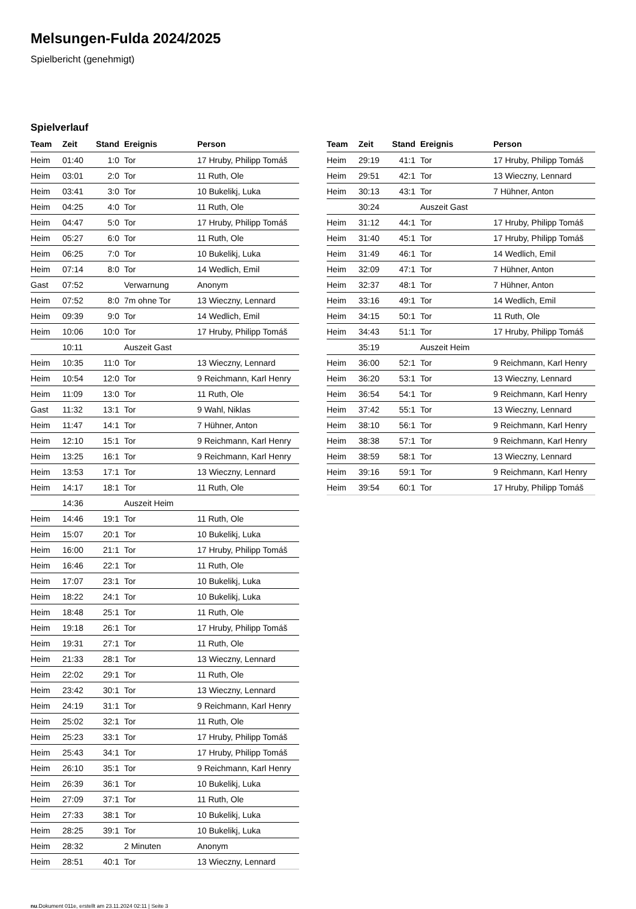Melsungen-Fulda 2024/2025
Spielbericht (genehmigt)
Spielverlauf
| Team | Zeit | Stand | Ereignis | Person |
| --- | --- | --- | --- | --- |
| Heim | 01:40 | 1:0 | Tor | 17 Hruby, Philipp Tomáš |
| Heim | 03:01 | 2:0 | Tor | 11 Ruth, Ole |
| Heim | 03:41 | 3:0 | Tor | 10 Bukelikj, Luka |
| Heim | 04:25 | 4:0 | Tor | 11 Ruth, Ole |
| Heim | 04:47 | 5:0 | Tor | 17 Hruby, Philipp Tomáš |
| Heim | 05:27 | 6:0 | Tor | 11 Ruth, Ole |
| Heim | 06:25 | 7:0 | Tor | 10 Bukelikj, Luka |
| Heim | 07:14 | 8:0 | Tor | 14 Wedlich, Emil |
| Gast | 07:52 | | Verwarnung | Anonym |
| Heim | 07:52 | 8:0 | 7m ohne Tor | 13 Wieczny, Lennard |
| Heim | 09:39 | 9:0 | Tor | 14 Wedlich, Emil |
| Heim | 10:06 | 10:0 | Tor | 17 Hruby, Philipp Tomáš |
| | 10:11 | | Auszeit Gast | |
| Heim | 10:35 | 11:0 | Tor | 13 Wieczny, Lennard |
| Heim | 10:54 | 12:0 | Tor | 9 Reichmann, Karl Henry |
| Heim | 11:09 | 13:0 | Tor | 11 Ruth, Ole |
| Gast | 11:32 | 13:1 | Tor | 9 Wahl, Niklas |
| Heim | 11:47 | 14:1 | Tor | 7 Hühner, Anton |
| Heim | 12:10 | 15:1 | Tor | 9 Reichmann, Karl Henry |
| Heim | 13:25 | 16:1 | Tor | 9 Reichmann, Karl Henry |
| Heim | 13:53 | 17:1 | Tor | 13 Wieczny, Lennard |
| Heim | 14:17 | 18:1 | Tor | 11 Ruth, Ole |
| | 14:36 | | Auszeit Heim | |
| Heim | 14:46 | 19:1 | Tor | 11 Ruth, Ole |
| Heim | 15:07 | 20:1 | Tor | 10 Bukelikj, Luka |
| Heim | 16:00 | 21:1 | Tor | 17 Hruby, Philipp Tomáš |
| Heim | 16:46 | 22:1 | Tor | 11 Ruth, Ole |
| Heim | 17:07 | 23:1 | Tor | 10 Bukelikj, Luka |
| Heim | 18:22 | 24:1 | Tor | 10 Bukelikj, Luka |
| Heim | 18:48 | 25:1 | Tor | 11 Ruth, Ole |
| Heim | 19:18 | 26:1 | Tor | 17 Hruby, Philipp Tomáš |
| Heim | 19:31 | 27:1 | Tor | 11 Ruth, Ole |
| Heim | 21:33 | 28:1 | Tor | 13 Wieczny, Lennard |
| Heim | 22:02 | 29:1 | Tor | 11 Ruth, Ole |
| Heim | 23:42 | 30:1 | Tor | 13 Wieczny, Lennard |
| Heim | 24:19 | 31:1 | Tor | 9 Reichmann, Karl Henry |
| Heim | 25:02 | 32:1 | Tor | 11 Ruth, Ole |
| Heim | 25:23 | 33:1 | Tor | 17 Hruby, Philipp Tomáš |
| Heim | 25:43 | 34:1 | Tor | 17 Hruby, Philipp Tomáš |
| Heim | 26:10 | 35:1 | Tor | 9 Reichmann, Karl Henry |
| Heim | 26:39 | 36:1 | Tor | 10 Bukelikj, Luka |
| Heim | 27:09 | 37:1 | Tor | 11 Ruth, Ole |
| Heim | 27:33 | 38:1 | Tor | 10 Bukelikj, Luka |
| Heim | 28:25 | 39:1 | Tor | 10 Bukelikj, Luka |
| Heim | 28:32 | | 2 Minuten | Anonym |
| Heim | 28:51 | 40:1 | Tor | 13 Wieczny, Lennard |
| Team | Zeit | Stand | Ereignis | Person |
| --- | --- | --- | --- | --- |
| Heim | 29:19 | 41:1 | Tor | 17 Hruby, Philipp Tomáš |
| Heim | 29:51 | 42:1 | Tor | 13 Wieczny, Lennard |
| Heim | 30:13 | 43:1 | Tor | 7 Hühner, Anton |
| | 30:24 | | Auszeit Gast | |
| Heim | 31:12 | 44:1 | Tor | 17 Hruby, Philipp Tomáš |
| Heim | 31:40 | 45:1 | Tor | 17 Hruby, Philipp Tomáš |
| Heim | 31:49 | 46:1 | Tor | 14 Wedlich, Emil |
| Heim | 32:09 | 47:1 | Tor | 7 Hühner, Anton |
| Heim | 32:37 | 48:1 | Tor | 7 Hühner, Anton |
| Heim | 33:16 | 49:1 | Tor | 14 Wedlich, Emil |
| Heim | 34:15 | 50:1 | Tor | 11 Ruth, Ole |
| Heim | 34:43 | 51:1 | Tor | 17 Hruby, Philipp Tomáš |
| | 35:19 | | Auszeit Heim | |
| Heim | 36:00 | 52:1 | Tor | 9 Reichmann, Karl Henry |
| Heim | 36:20 | 53:1 | Tor | 13 Wieczny, Lennard |
| Heim | 36:54 | 54:1 | Tor | 9 Reichmann, Karl Henry |
| Heim | 37:42 | 55:1 | Tor | 13 Wieczny, Lennard |
| Heim | 38:10 | 56:1 | Tor | 9 Reichmann, Karl Henry |
| Heim | 38:38 | 57:1 | Tor | 9 Reichmann, Karl Henry |
| Heim | 38:59 | 58:1 | Tor | 13 Wieczny, Lennard |
| Heim | 39:16 | 59:1 | Tor | 9 Reichmann, Karl Henry |
| Heim | 39:54 | 60:1 | Tor | 17 Hruby, Philipp Tomáš |
nu.Dokument 011e, erstellt am 23.11.2024 02:11 | Seite 3